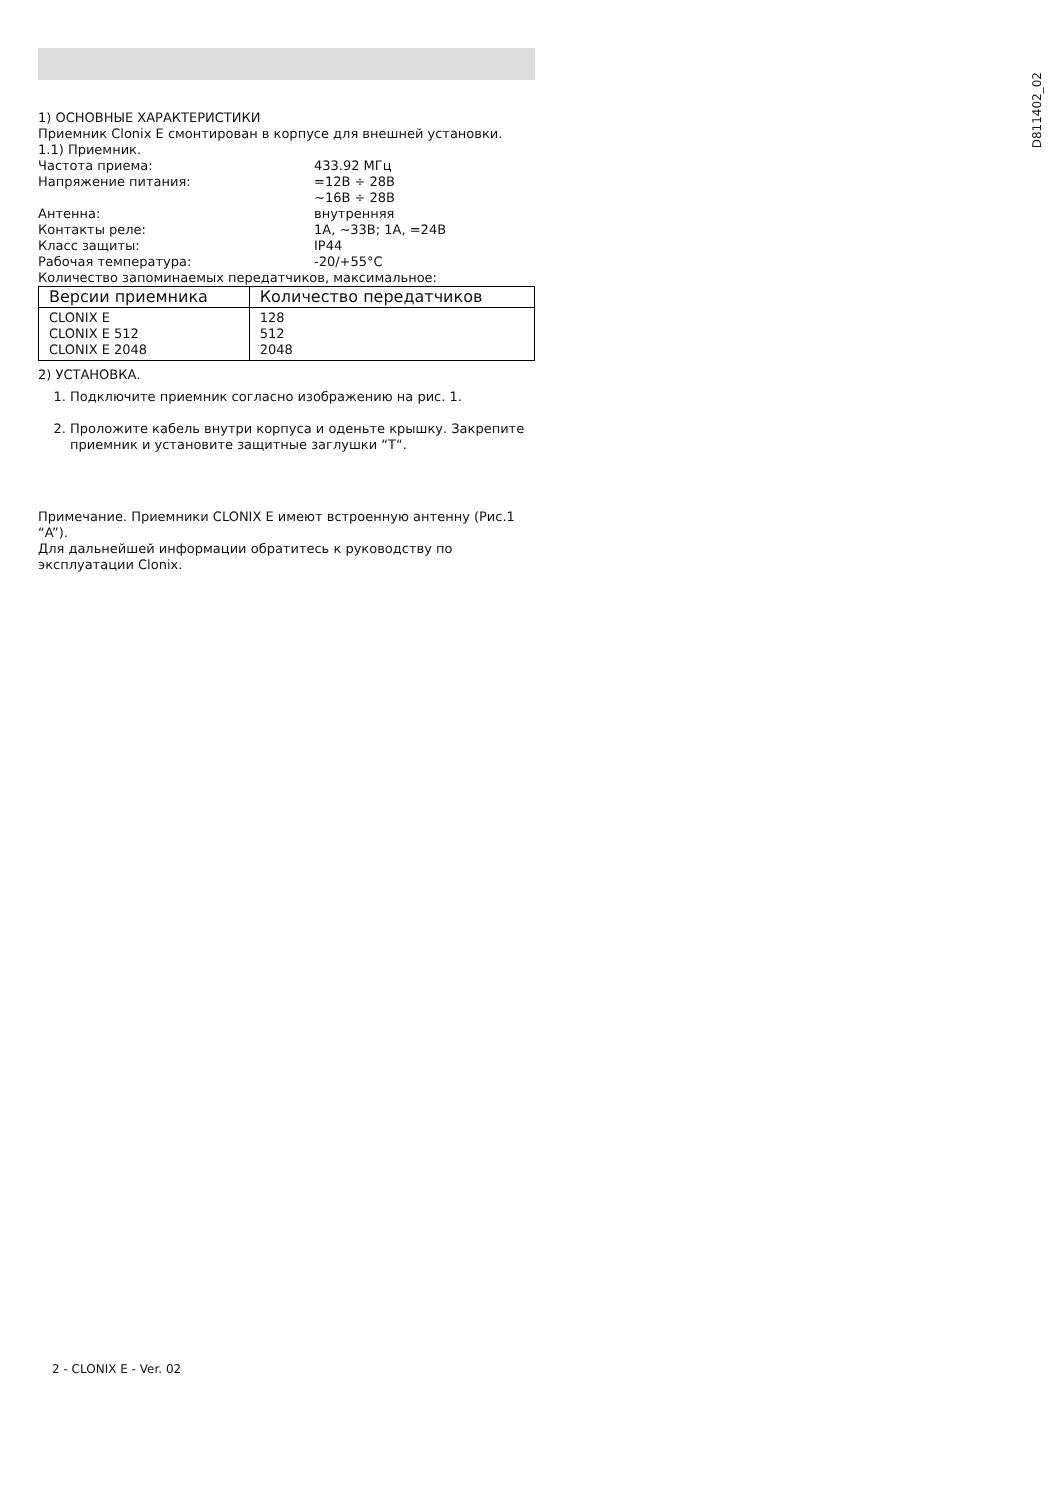D811402_02
1) ОСНОВНЫЕ ХАРАКТЕРИСТИКИ
Приемник Clonix E смонтирован в корпусе для внешней установки.
1.1) Приемник.
Частота приема:
433.92 МГц
Напряжение питания:
=12В ÷ 28В
~16В ÷ 28В
Антенна:
внутренняя
Контакты реле:
1А, ~33В; 1А, =24В
Класс защиты:
IP44
Рабочая температура:
-20/+55°C
Количество запоминаемых передатчиков, максимальное:
| Версии приемника | Количество передатчиков |
| --- | --- |
| CLONIX E CLONIX E 512 CLONIX E 2048 | 128 512 2048 |
2) УСТАНОВКА.
1. Подключите приемник согласно изображению на рис. 1.
2. Проложите кабель внутри корпуса и оденьте крышку. Закрепите приемник и установите защитные заглушки “T“.
Примечание. Приемники CLONIX E имеют встроенную антенну (Рис.1 “A”).
Для дальнейшей информации обратитесь к руководству по эксплуатации Clonix.
2 - CLONIX E - Ver. 02